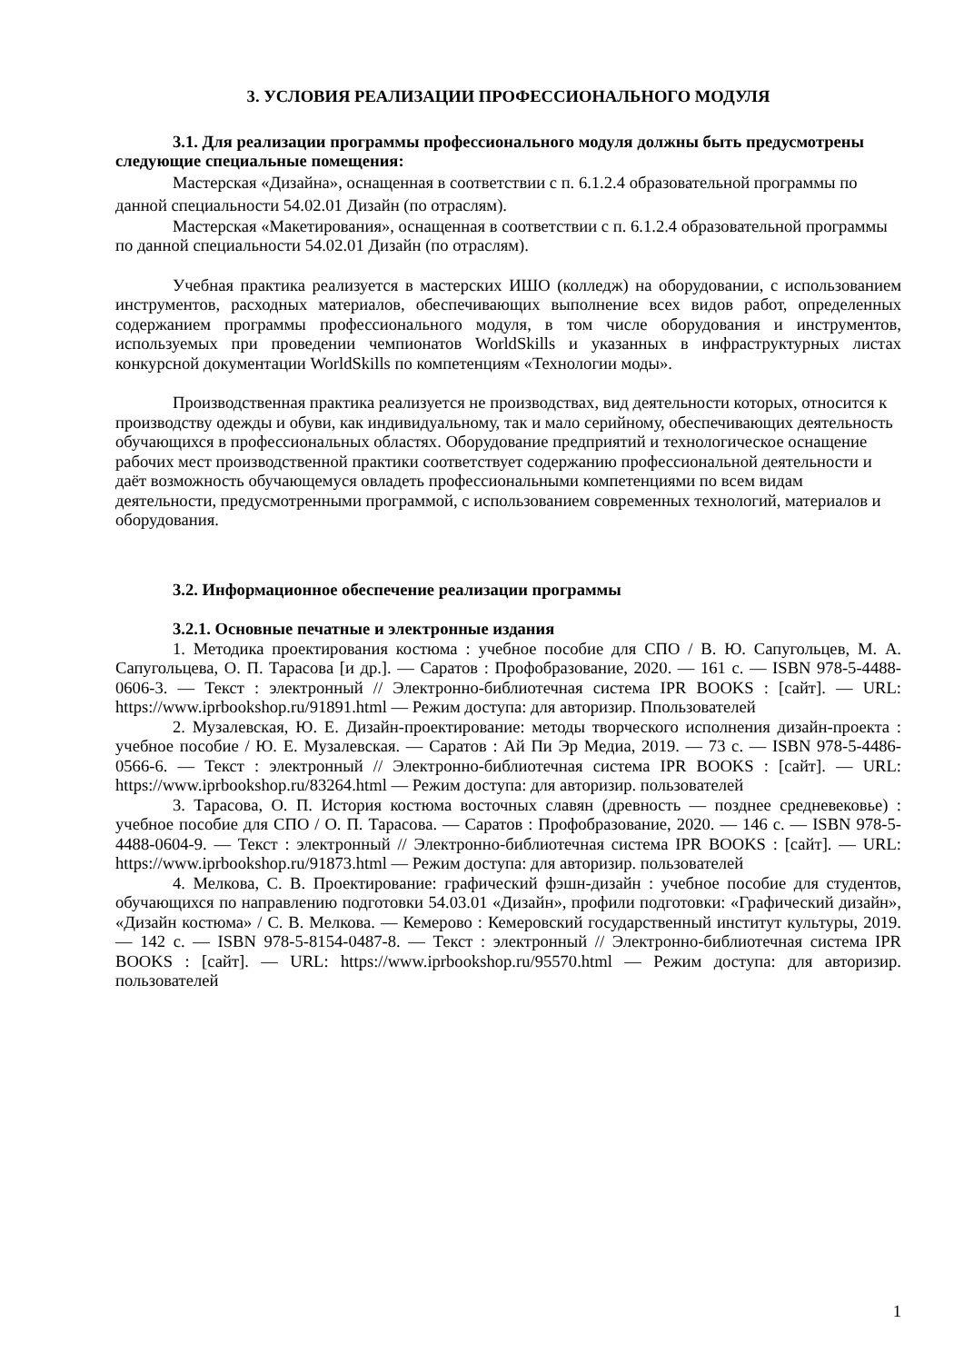3. УСЛОВИЯ РЕАЛИЗАЦИИ ПРОФЕССИОНАЛЬНОГО МОДУЛЯ
3.1. Для реализации программы профессионального модуля должны быть предусмотрены следующие специальные помещения:
Мастерская «Дизайна», оснащенная в соответствии с п. 6.1.2.4 образовательной программы по данной специальности 54.02.01 Дизайн (по отраслям).
Мастерская «Макетирования», оснащенная в соответствии с п. 6.1.2.4 образовательной программы по данной специальности 54.02.01 Дизайн (по отраслям).
Учебная практика реализуется в мастерских ИШО (колледж) на оборудовании, с использованием инструментов, расходных материалов, обеспечивающих выполнение всех видов работ, определенных содержанием программы профессионального модуля, в том числе оборудования и инструментов, используемых при проведении чемпионатов WorldSkills и указанных в инфраструктурных листах конкурсной документации WorldSkills по компетенциям «Технологии моды».
Производственная практика реализуется не производствах, вид деятельности которых, относится к производству одежды и обуви, как индивидуальному, так и мало серийному, обеспечивающих деятельность обучающихся в профессиональных областях. Оборудование предприятий и технологическое оснащение рабочих мест производственной практики соответствует содержанию профессиональной деятельности и даёт возможность обучающемуся овладеть профессиональными компетенциями по всем видам деятельности, предусмотренными программой, с использованием современных технологий, материалов и оборудования.
3.2. Информационное обеспечение реализации программы
3.2.1. Основные печатные и электронные издания
1. Методика проектирования костюма : учебное пособие для СПО / В. Ю. Сапугольцев, М. А. Сапугольцева, О. П. Тарасова [и др.]. — Саратов : Профобразование, 2020. — 161 c. — ISBN 978-5-4488-0606-3. — Текст : электронный // Электронно-библиотечная система IPR BOOKS : [сайт]. — URL: https://www.iprbookshop.ru/91891.html — Режим доступа: для авторизир. Ппользователей
2. Музалевская, Ю. Е. Дизайн-проектирование: методы творческого исполнения дизайн-проекта : учебное пособие / Ю. Е. Музалевская. — Саратов : Ай Пи Эр Медиа, 2019. — 73 c. — ISBN 978-5-4486-0566-6. — Текст : электронный // Электронно-библиотечная система IPR BOOKS : [сайт]. — URL: https://www.iprbookshop.ru/83264.html — Режим доступа: для авторизир. пользователей
3. Тарасова, О. П. История костюма восточных славян (древность — позднее средневековье) : учебное пособие для СПО / О. П. Тарасова. — Саратов : Профобразование, 2020. — 146 c. — ISBN 978-5-4488-0604-9. — Текст : электронный // Электронно-библиотечная система IPR BOOKS : [сайт]. — URL: https://www.iprbookshop.ru/91873.html — Режим доступа: для авторизир. пользователей
4. Мелкова, С. В. Проектирование: графический фэшн-дизайн : учебное пособие для студентов, обучающихся по направлению подготовки 54.03.01 «Дизайн», профили подготовки: «Графический дизайн», «Дизайн костюма» / С. В. Мелкова. — Кемерово : Кемеровский государственный институт культуры, 2019. — 142 c. — ISBN 978-5-8154-0487-8. — Текст : электронный // Электронно-библиотечная система IPR BOOKS : [сайт]. — URL: https://www.iprbookshop.ru/95570.html — Режим доступа: для авторизир. пользователей
1